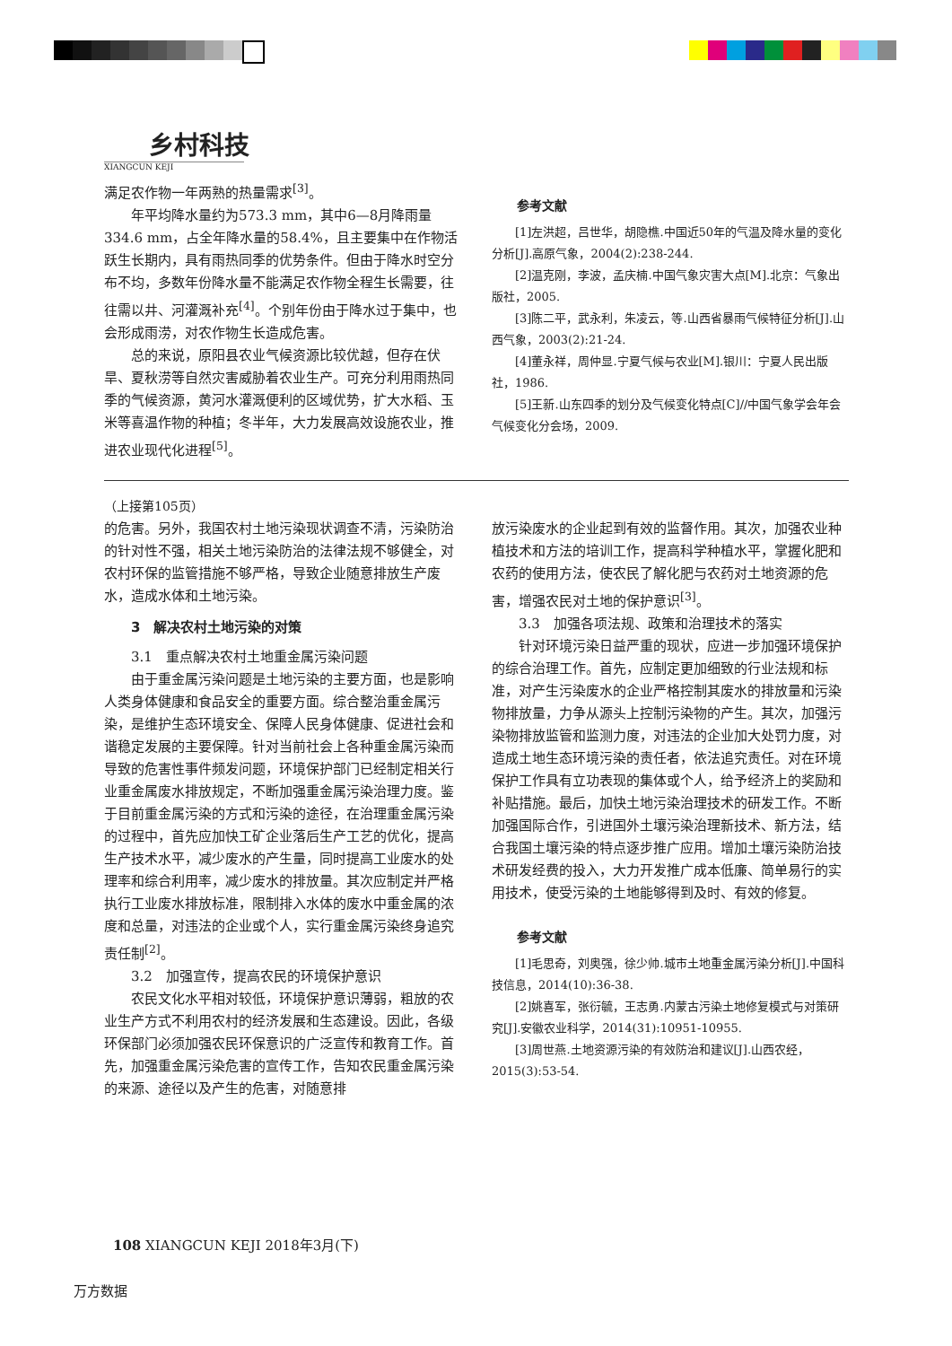乡村科技
XIANGCUN KEJI
满足农作物一年两熟的热量需求<sup>[3]</sup>。
年平均降水量约为573.3 mm，其中6—8月降雨量334.6 mm，占全年降水量的58.4%，且主要集中在作物活跃生长期内，具有雨热同季的优势条件。但由于降水时空分布不均，多数年份降水量不能满足农作物全程生长需要，往往需以井、河灌溉补充<sup>[4]</sup>。个别年份由于降水过于集中，也会形成雨涝，对农作物生长造成危害。
总的来说，原阳县农业气候资源比较优越，但存在伏旱、夏秋涝等自然灾害威胁着农业生产。可充分利用雨热同季的气候资源，黄河水灌溉便利的区域优势，扩大水稻、玉米等喜温作物的种植；冬半年，大力发展高效设施农业，推进农业现代化进程<sup>[5]</sup>。
参考文献
[1]左洪超，吕世华，胡隐樵.中国近50年的气温及降水量的变化分析[J].高原气象，2004(2):238-244.
[2]温克刚，李波，孟庆楠.中国气象灾害大点[M].北京：气象出版社，2005.
[3]陈二平，武永利，朱凌云，等.山西省暴雨气候特征分析[J].山西气象，2003(2):21-24.
[4]董永祥，周仲显.宁夏气候与农业[M].银川：宁夏人民出版社，1986.
[5]王新.山东四季的划分及气候变化特点[C]//中国气象学会年会气候变化分会场，2009.
（上接第105页）
的危害。另外，我国农村土地污染现状调查不清，污染防治的针对性不强，相关土地污染防治的法律法规不够健全，对农村环保的监管措施不够严格，导致企业随意排放生产废水，造成水体和土地污染。
3　解决农村土地污染的对策
3.1　重点解决农村土地重金属污染问题
由于重金属污染问题是土地污染的主要方面，也是影响人类身体健康和食品安全的重要方面。综合整治重金属污染，是维护生态环境安全、保障人民身体健康、促进社会和谐稳定发展的主要保障。针对当前社会上各种重金属污染而导致的危害性事件频发问题，环境保护部门已经制定相关行业重金属废水排放规定，不断加强重金属污染治理力度。鉴于目前重金属污染的方式和污染的途径，在治理重金属污染的过程中，首先应加快工矿企业落后生产工艺的优化，提高生产技术水平，减少废水的产生量，同时提高工业废水的处理率和综合利用率，减少废水的排放量。其次应制定并严格执行工业废水排放标准，限制排入水体的废水中重金属的浓度和总量，对违法的企业或个人，实行重金属污染终身追究责任制<sup>[2]</sup>。
3.2　加强宣传，提高农民的环境保护意识
农民文化水平相对较低，环境保护意识薄弱，粗放的农业生产方式不利用农村的经济发展和生态建设。因此，各级环保部门必须加强农民环保意识的广泛宣传和教育工作。首先，加强重金属污染危害的宣传工作，告知农民重金属污染的来源、途径以及产生的危害，对随意排
放污染废水的企业起到有效的监督作用。其次，加强农业种植技术和方法的培训工作，提高科学种植水平，掌握化肥和农药的使用方法，使农民了解化肥与农药对土地资源的危害，增强农民对土地的保护意识<sup>[3]</sup>。
3.3　加强各项法规、政策和治理技术的落实
针对环境污染日益严重的现状，应进一步加强环境保护的综合治理工作。首先，应制定更加细致的行业法规和标准，对产生污染废水的企业严格控制其废水的排放量和污染物排放量，力争从源头上控制污染物的产生。其次，加强污染物排放监管和监测力度，对违法的企业加大处罚力度，对造成土地生态环境污染的责任者，依法追究责任。对在环境保护工作具有立功表现的集体或个人，给予经济上的奖励和补贴措施。最后，加快土地污染治理技术的研发工作。不断加强国际合作，引进国外土壤污染治理新技术、新方法，结合我国土壤污染的特点逐步推广应用。增加土壤污染防治技术研发经费的投入，大力开发推广成本低廉、简单易行的实用技术，使受污染的土地能够得到及时、有效的修复。
参考文献
[1]毛思奇，刘奥强，徐少帅.城市土地重金属污染分析[J].中国科技信息，2014(10):36-38.
[2]姚喜军，张衍毓，王志勇.内蒙古污染土地修复模式与对策研究[J].安徽农业科学，2014(31):10951-10955.
[3]周世燕.土地资源污染的有效防治和建议[J].山西农经，2015(3):53-54.
108 XIANGCUN KEJI 2018年3月(下)
万方数据